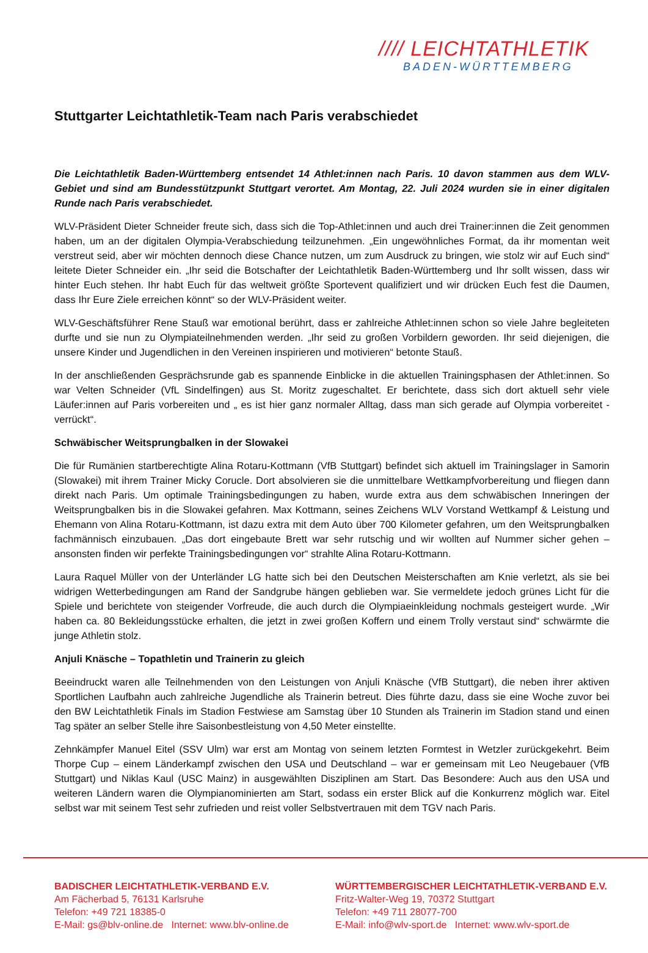//// LEICHTATHLETIK
BADEN-WÜRTTEMBERG
Stuttgarter Leichtathletik-Team nach Paris verabschiedet
Die Leichtathletik Baden-Württemberg entsendet 14 Athlet:innen nach Paris. 10 davon stammen aus dem WLV-Gebiet und sind am Bundesstützpunkt Stuttgart verortet. Am Montag, 22. Juli 2024 wurden sie in einer digitalen Runde nach Paris verabschiedet.
WLV-Präsident Dieter Schneider freute sich, dass sich die Top-Athlet:innen und auch drei Trainer:innen die Zeit genommen haben, um an der digitalen Olympia-Verabschiedung teilzunehmen. „Ein ungewöhnliches Format, da ihr momentan weit verstreut seid, aber wir möchten dennoch diese Chance nutzen, um zum Ausdruck zu bringen, wie stolz wir auf Euch sind“ leitete Dieter Schneider ein. „Ihr seid die Botschafter der Leichtathletik Baden-Württemberg und Ihr sollt wissen, dass wir hinter Euch stehen. Ihr habt Euch für das weltweit größte Sportevent qualifiziert und wir drücken Euch fest die Daumen, dass Ihr Eure Ziele erreichen könnt“ so der WLV-Präsident weiter.
WLV-Geschäftsführer Rene Stauß war emotional berührt, dass er zahlreiche Athlet:innen schon so viele Jahre begleiteten durfte und sie nun zu Olympiateilnehmenden werden. „Ihr seid zu großen Vorbildern geworden. Ihr seid diejenigen, die unsere Kinder und Jugendlichen in den Vereinen inspirieren und motivieren“ betonte Stauß.
In der anschließenden Gesprächsrunde gab es spannende Einblicke in die aktuellen Trainingsphasen der Athlet:innen. So war Velten Schneider (VfL Sindelfingen) aus St. Moritz zugeschaltet. Er berichtete, dass sich dort aktuell sehr viele Läufer:innen auf Paris vorbereiten und „ es ist hier ganz normaler Alltag, dass man sich gerade auf Olympia vorbereitet - verrückt“.
Schwäbischer Weitsprungbalken in der Slowakei
Die für Rumänien startberechtigte Alina Rotaru-Kottmann (VfB Stuttgart) befindet sich aktuell im Trainingslager in Samorin (Slowakei) mit ihrem Trainer Micky Corucle. Dort absolvieren sie die unmittelbare Wettkampfvorbereitung und fliegen dann direkt nach Paris. Um optimale Trainingsbedingungen zu haben, wurde extra aus dem schwäbischen Inneringen der Weitsprungbalken bis in die Slowakei gefahren. Max Kottmann, seines Zeichens WLV Vorstand Wettkampf & Leistung und Ehemann von Alina Rotaru-Kottmann, ist dazu extra mit dem Auto über 700 Kilometer gefahren, um den Weitsprungbalken fachmännisch einzubauen. „Das dort eingebaute Brett war sehr rutschig und wir wollten auf Nummer sicher gehen – ansonsten finden wir perfekte Trainingsbedingungen vor“ strahlte Alina Rotaru-Kottmann.
Laura Raquel Müller von der Unterländer LG hatte sich bei den Deutschen Meisterschaften am Knie verletzt, als sie bei widrigen Wetterbedingungen am Rand der Sandgrube hängen geblieben war. Sie vermeldete jedoch grünes Licht für die Spiele und berichtete von steigender Vorfreude, die auch durch die Olympiaeinkleidung nochmals gesteigert wurde. „Wir haben ca. 80 Bekleidungsstücke erhalten, die jetzt in zwei großen Koffern und einem Trolly verstaut sind“ schwärmte die junge Athletin stolz.
Anjuli Knäsche – Topathletin und Trainerin zu gleich
Beeindruckt waren alle Teilnehmenden von den Leistungen von Anjuli Knäsche (VfB Stuttgart), die neben ihrer aktiven Sportlichen Laufbahn auch zahlreiche Jugendliche als Trainerin betreut. Dies führte dazu, dass sie eine Woche zuvor bei den BW Leichtathletik Finals im Stadion Festwiese am Samstag über 10 Stunden als Trainerin im Stadion stand und einen Tag später an selber Stelle ihre Saisonbestleistung von 4,50 Meter einstellte.
Zehnkämpfer Manuel Eitel (SSV Ulm) war erst am Montag von seinem letzten Formtest in Wetzler zurückgekehrt. Beim Thorpe Cup – einem Länderkampf zwischen den USA und Deutschland – war er gemeinsam mit Leo Neugebauer (VfB Stuttgart) und Niklas Kaul (USC Mainz) in ausgewählten Disziplinen am Start. Das Besondere: Auch aus den USA und weiteren Ländern waren die Olympianominierten am Start, sodass ein erster Blick auf die Konkurrenz möglich war. Eitel selbst war mit seinem Test sehr zufrieden und reist voller Selbstvertrauen mit dem TGV nach Paris.
BADISCHER LEICHTATHLETIK-VERBAND E.V.
Am Fächerbad 5, 76131 Karlsruhe
Telefon: +49 721 18385-0
E-Mail: gs@blv-online.de Internet: www.blv-online.de
WÜRTTEMBERGISCHER LEICHTATHLETIK-VERBAND E.V.
Fritz-Walter-Weg 19, 70372 Stuttgart
Telefon: +49 711 28077-700
E-Mail: info@wlv-sport.de Internet: www.wlv-sport.de